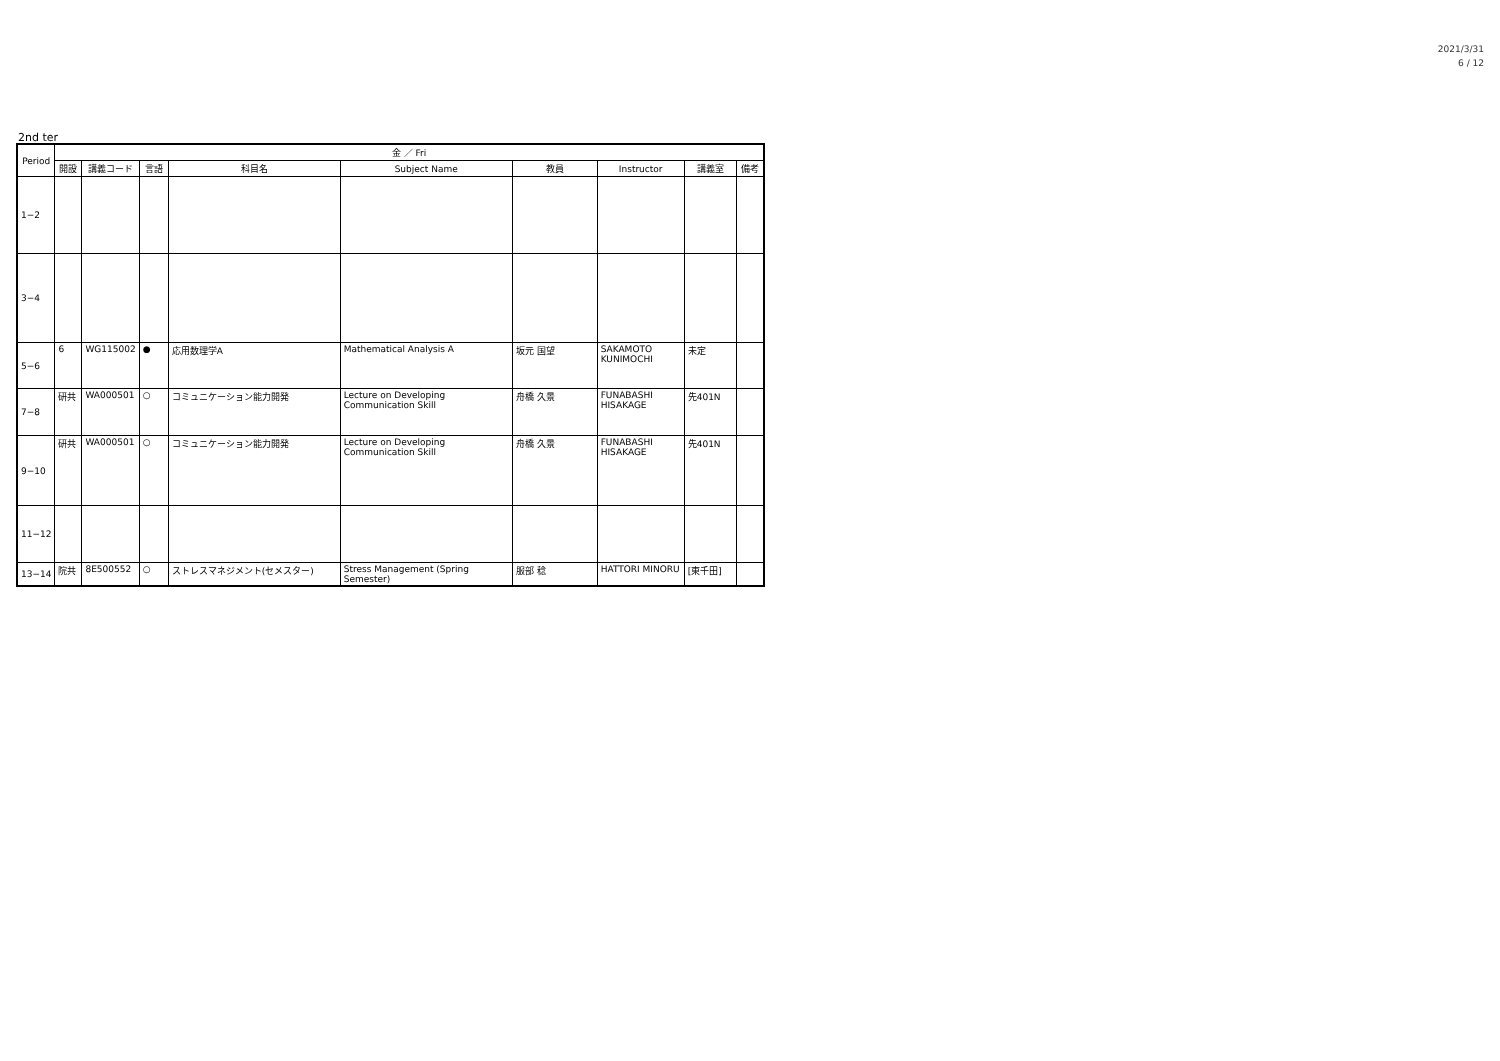2021/3/31
6 / 12
2nd ter
| Period | 金 ／ Fri | | | | | | | | |
| --- | --- | --- | --- | --- | --- | --- | --- | --- | --- |
| | 開設 | 講義コード | 言語 | 科目名 | Subject Name | 教員 | Instructor | 講義室 | 備考 |
| 1−2 | | | | | | | | | |
| 3−4 | | | | | | | | | |
| 5−6 | 6 | WG115002 | ● | 応用数理学A | Mathematical Analysis A | 坂元 国望 | SAKAMOTO KUNIMOCHI | 未定 | |
| 7−8 | 研共 | WA000501 | ○ | コミュニケーション能力開発 | Lecture on Developing Communication Skill | 舟橋 久景 | FUNABASHI HISAKAGE | 先401N | |
| 9−10 | 研共 | WA000501 | ○ | コミュニケーション能力開発 | Lecture on Developing Communication Skill | 舟橋 久景 | FUNABASHI HISAKAGE | 先401N | |
| 11−12 | | | | | | | | | |
| 13−14 | 院共 | 8E500552 | ○ | ストレスマネジメント(セメスター) | Stress Management (Spring Semester) | 服部 稔 | HATTORI MINORU | [東千田] | |